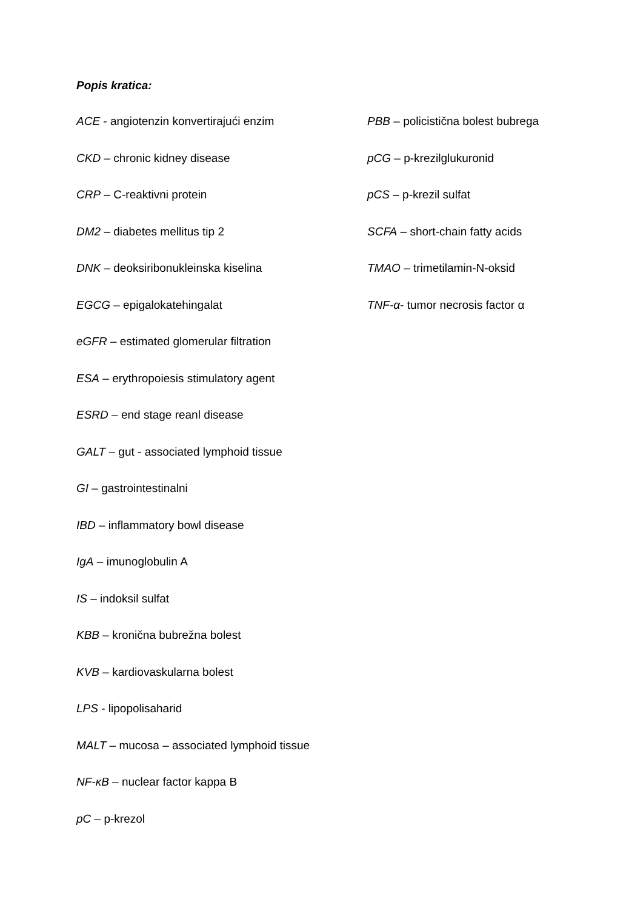Popis kratica:
ACE - angiotenzin konvertirajući enzim
CKD – chronic kidney disease
CRP – C-reaktivni protein
DM2 – diabetes mellitus tip 2
DNK – deoksiribonukleinska kiselina
EGCG – epigalokatehingalat
eGFR – estimated glomerular filtration
ESA – erythropoiesis stimulatory agent
ESRD – end stage reanl disease
GALT – gut - associated lymphoid tissue
GI – gastrointestinalni
IBD – inflammatory bowl disease
IgA – imunoglobulin A
IS – indoksil sulfat
KBB – kronična bubrežna bolest
KVB – kardiovaskularna bolest
LPS - lipopolisaharid
MALT – mucosa – associated lymphoid tissue
NF-κB – nuclear factor kappa B
pC – p-krezol
PBB – policistična bolest bubrega
pCG – p-krezilglukuronid
pCS – p-krezil sulfat
SCFA – short-chain fatty acids
TMAO – trimetilamin-N-oksid
TNF-α- tumor necrosis factor α